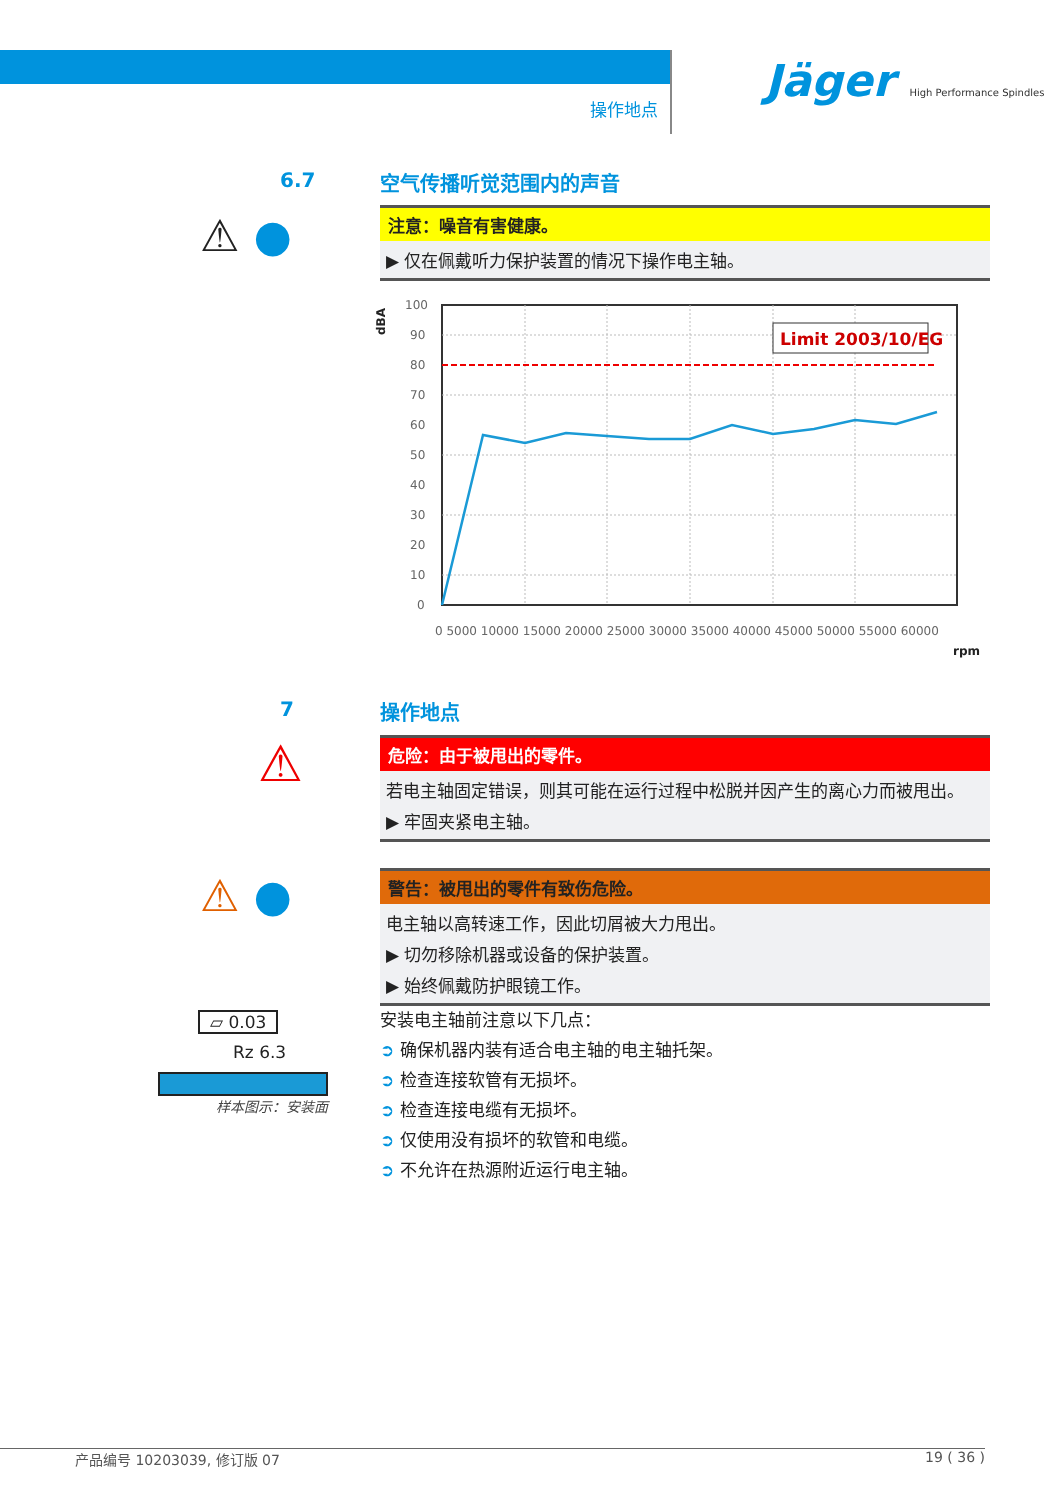操作地点
Jäger High Performance Spindles
6.7 空气传播听觉范围内的声音
⚠ ●
注意：噪音有害健康。
▶ 仅在佩戴听力保护装置的情况下操作电主轴。
dBA
Limit 2003/10/EG
100
90
80
70
60
50
40
30
20
10
0
0 5000 10000 15000 20000 25000 30000 35000 40000 45000 50000 55000 60000
rpm
7 操作地点
⚠
危险：由于被甩出的零件。
若电主轴固定错误，则其可能在运行过程中松脱并因产生的离心力而被甩出。
▶ 牢固夹紧电主轴。
⚠ ●
警告：被甩出的零件有致伤危险。
电主轴以高转速工作，因此切屑被大力甩出。
▶ 切勿移除机器或设备的保护装置。
▶ 始终佩戴防护眼镜工作。
▱ 0.03
Rz 6.3
样本图示：安装面
安装电主轴前注意以下几点：
➲ 确保机器内装有适合电主轴的电主轴托架。
➲ 检查连接软管有无损坏。
➲ 检查连接电缆有无损坏。
➲ 仅使用没有损坏的软管和电缆。
➲ 不允许在热源附近运行电主轴。
产品编号 10203039, 修订版 07 19 ( 36 )